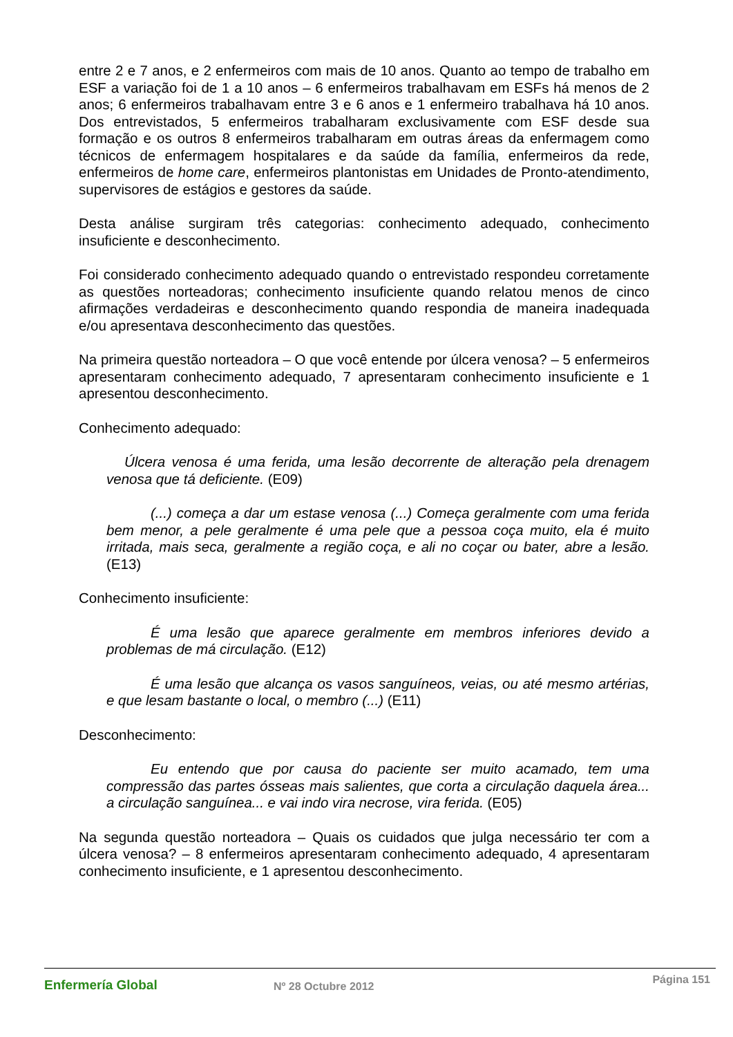entre 2 e 7 anos, e 2 enfermeiros com mais de 10 anos. Quanto ao tempo de trabalho em ESF a variação foi de 1 a 10 anos – 6 enfermeiros trabalhavam em ESFs há menos de 2 anos; 6 enfermeiros trabalhavam entre 3 e 6 anos e 1 enfermeiro trabalhava há 10 anos. Dos entrevistados, 5 enfermeiros trabalharam exclusivamente com ESF desde sua formação e os outros 8 enfermeiros trabalharam em outras áreas da enfermagem como técnicos de enfermagem hospitalares e da saúde da família, enfermeiros da rede, enfermeiros de home care, enfermeiros plantonistas em Unidades de Pronto-atendimento, supervisores de estágios e gestores da saúde.
Desta análise surgiram três categorias: conhecimento adequado, conhecimento insuficiente e desconhecimento.
Foi considerado conhecimento adequado quando o entrevistado respondeu corretamente as questões norteadoras; conhecimento insuficiente quando relatou menos de cinco afirmações verdadeiras e desconhecimento quando respondia de maneira inadequada e/ou apresentava desconhecimento das questões.
Na primeira questão norteadora – O que você entende por úlcera venosa? – 5 enfermeiros apresentaram conhecimento adequado, 7 apresentaram conhecimento insuficiente e 1 apresentou desconhecimento.
Conhecimento adequado:
Úlcera venosa é uma ferida, uma lesão decorrente de alteração pela drenagem venosa que tá deficiente. (E09)
(...) começa a dar um estase venosa (...) Começa geralmente com uma ferida bem menor, a pele geralmente é uma pele que a pessoa coça muito, ela é muito irritada, mais seca, geralmente a região coça, e ali no coçar ou bater, abre a lesão. (E13)
Conhecimento insuficiente:
É uma lesão que aparece geralmente em membros inferiores devido a problemas de má circulação. (E12)
É uma lesão que alcança os vasos sanguíneos, veias, ou até mesmo artérias, e que lesam bastante o local, o membro (...) (E11)
Desconhecimento:
Eu entendo que por causa do paciente ser muito acamado, tem uma compressão das partes ósseas mais salientes, que corta a circulação daquela área... a circulação sanguínea... e vai indo vira necrose, vira ferida. (E05)
Na segunda questão norteadora – Quais os cuidados que julga necessário ter com a úlcera venosa? – 8 enfermeiros apresentaram conhecimento adequado, 4 apresentaram conhecimento insuficiente, e 1 apresentou desconhecimento.
Enfermería Global Nº 28 Octubre 2012
Página 151